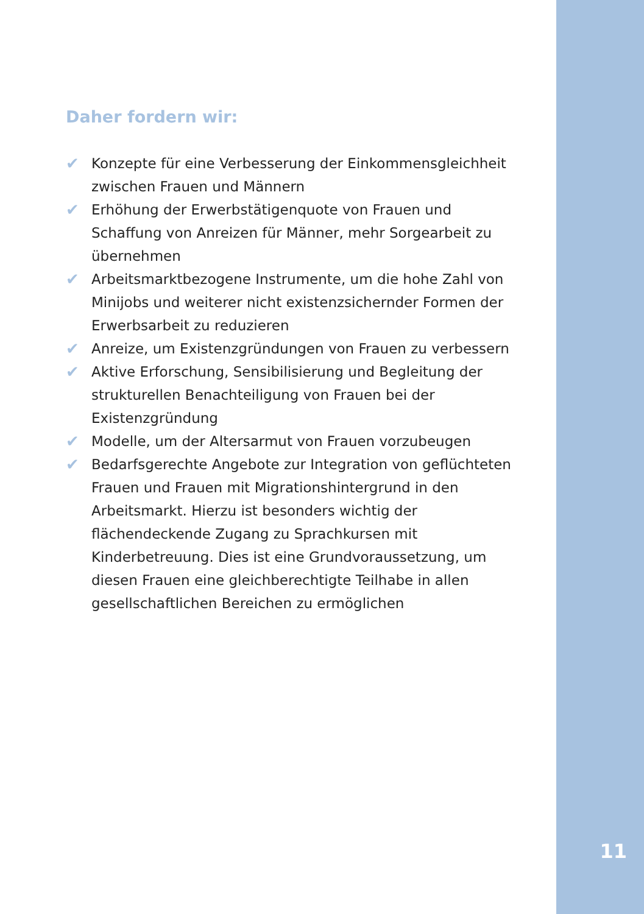Daher fordern wir:
✔ Konzepte für eine Verbesserung der Einkommensgleichheit zwischen Frauen und Männern
✔ Erhöhung der Erwerbstätigenquote von Frauen und Schaffung von Anreizen für Männer, mehr Sorgearbeit zu übernehmen
✔ Arbeitsmarktbezogene Instrumente, um die hohe Zahl von Minijobs und weiterer nicht existenzsichernder Formen der Erwerbsarbeit zu reduzieren
✔ Anreize, um Existenzgründungen von Frauen zu verbessern
✔ Aktive Erforschung, Sensibilisierung und Begleitung der strukturellen Benachteiligung von Frauen bei der Existenzgründung
✔ Modelle, um der Altersarmut von Frauen vorzubeugen
✔ Bedarfsgerechte Angebote zur Integration von geflüchteten Frauen und Frauen mit Migrationshintergrund in den Arbeitsmarkt. Hierzu ist besonders wichtig der flächendeckende Zugang zu Sprachkursen mit Kinderbetreuung. Dies ist eine Grundvoraussetzung, um diesen Frauen eine gleichberechtigte Teilhabe in allen gesellschaftlichen Bereichen zu ermöglichen
11